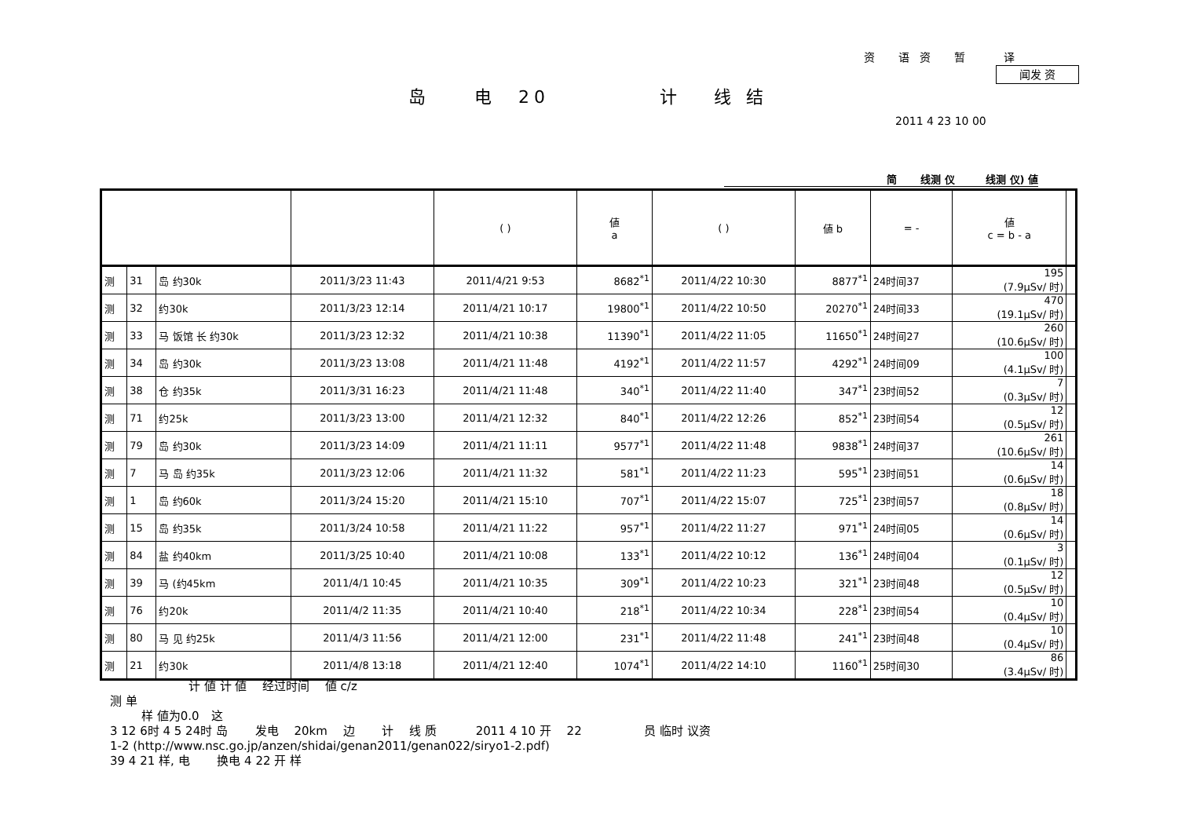资　 语 资　 暂　　 译
闻发 资
岛　　电　20　　　　　计　 线 结
2011 4 23 10 00
简　　 线测 仪　　　线测 仪) 値
| | | | | ( ) | 値 a | ( ) | 値 b | = - | 値 c = b - a | |
| --- | --- | --- | --- | --- | --- | --- | --- | --- | --- | --- |
| 测 | 31 | 岛 约30k | 2011/3/23 11:43 | 2011/4/21 9:53 | 8682<sup>*1</sup> | 2011/4/22 10:30 | 8877<sup>*1</sup> | 24时间37 | 195 (7.9μSv/ 时) | |
| 测 | 32 | 约30k | 2011/3/23 12:14 | 2011/4/21 10:17 | 19800<sup>*1</sup> | 2011/4/22 10:50 | 20270<sup>*1</sup> | 24时间33 | 470 (19.1μSv/ 时) | |
| 测 | 33 | 马 饭馆 长 约30k | 2011/3/23 12:32 | 2011/4/21 10:38 | 11390<sup>*1</sup> | 2011/4/22 11:05 | 11650<sup>*1</sup> | 24时间27 | 260 (10.6μSv/ 时) | |
| 测 | 34 | 岛 约30k | 2011/3/23 13:08 | 2011/4/21 11:48 | 4192<sup>*1</sup> | 2011/4/22 11:57 | 4292<sup>*1</sup> | 24时间09 | 100 (4.1μSv/ 时) | |
| 测 | 38 | 仓 约35k | 2011/3/31 16:23 | 2011/4/21 11:48 | 340<sup>*1</sup> | 2011/4/22 11:40 | 347<sup>*1</sup> | 23时间52 | 7 (0.3μSv/ 时) | |
| 测 | 71 | 约25k | 2011/3/23 13:00 | 2011/4/21 12:32 | 840<sup>*1</sup> | 2011/4/22 12:26 | 852<sup>*1</sup> | 23时间54 | 12 (0.5μSv/ 时) | |
| 测 | 79 | 岛 约30k | 2011/3/23 14:09 | 2011/4/21 11:11 | 9577<sup>*1</sup> | 2011/4/22 11:48 | 9838<sup>*1</sup> | 24时间37 | 261 (10.6μSv/ 时) | |
| 测 | 7 | 马 岛 约35k | 2011/3/23 12:06 | 2011/4/21 11:32 | 581<sup>*1</sup> | 2011/4/22 11:23 | 595<sup>*1</sup> | 23时间51 | 14 (0.6μSv/ 时) | |
| 测 | 1 | 岛 约60k | 2011/3/24 15:20 | 2011/4/21 15:10 | 707<sup>*1</sup> | 2011/4/22 15:07 | 725<sup>*1</sup> | 23时间57 | 18 (0.8μSv/ 时) | |
| 测 | 15 | 岛 约35k | 2011/3/24 10:58 | 2011/4/21 11:22 | 957<sup>*1</sup> | 2011/4/22 11:27 | 971<sup>*1</sup> | 24时间05 | 14 (0.6μSv/ 时) | |
| 测 | 84 | 盐 约40km | 2011/3/25 10:40 | 2011/4/21 10:08 | 133<sup>*1</sup> | 2011/4/22 10:12 | 136<sup>*1</sup> | 24时间04 | 3 (0.1μSv/ 时) | |
| 测 | 39 | 马 (约45km | 2011/4/1 10:45 | 2011/4/21 10:35 | 309<sup>*1</sup> | 2011/4/22 10:23 | 321<sup>*1</sup> | 23时间48 | 12 (0.5μSv/ 时) | |
| 测 | 76 | 约20k | 2011/4/2 11:35 | 2011/4/21 10:40 | 218<sup>*1</sup> | 2011/4/22 10:34 | 228<sup>*1</sup> | 23时间54 | 10 (0.4μSv/ 时) | |
| 测 | 80 | 马 见 约25k | 2011/4/3 11:56 | 2011/4/21 12:00 | 231<sup>*1</sup> | 2011/4/22 11:48 | 241<sup>*1</sup> | 23时间48 | 10 (0.4μSv/ 时) | |
| 测 | 21 | 约30k | 2011/4/8 13:18 | 2011/4/21 12:40 | 1074<sup>*1</sup> | 2011/4/22 14:10 | 1160<sup>*1</sup> | 25时间30 | 86 (3.4μSv/ 时) | |
计 値 计 値　 经过时间　 値 c/z
测 单
样 値为0.0　这
3 12 6时 4 5 24时 岛　　 发电　 20km　 边　　 计　 线 质　　　 2011 4 10 开　 22　　　　　 员 临时 议资
1-2 (http://www.nsc.go.jp/anzen/shidai/genan2011/genan022/siryo1-2.pdf)
39 4 21 样, 电　　 换电 4 22 开 样